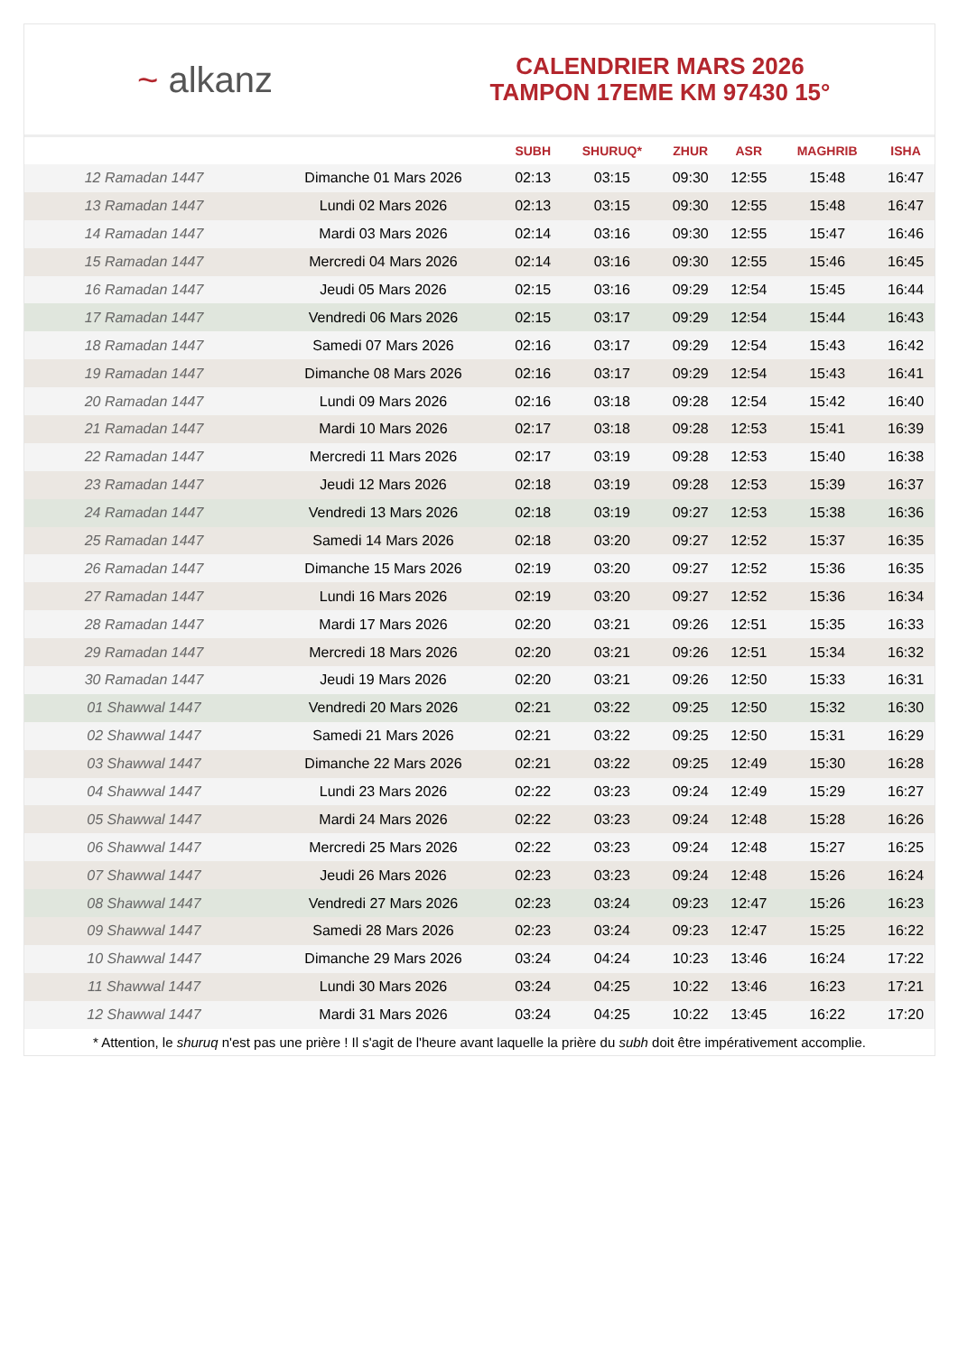~ alkanz
CALENDRIER MARS 2026
TAMPON 17EME KM 97430 15°
| | | SUBH | SHURUQ* | ZHUR | ASR | MAGHRIB | ISHA |
| --- | --- | --- | --- | --- | --- | --- | --- |
| 12 Ramadan 1447 | Dimanche 01 Mars 2026 | 02:13 | 03:15 | 09:30 | 12:55 | 15:48 | 16:47 |
| 13 Ramadan 1447 | Lundi 02 Mars 2026 | 02:13 | 03:15 | 09:30 | 12:55 | 15:48 | 16:47 |
| 14 Ramadan 1447 | Mardi 03 Mars 2026 | 02:14 | 03:16 | 09:30 | 12:55 | 15:47 | 16:46 |
| 15 Ramadan 1447 | Mercredi 04 Mars 2026 | 02:14 | 03:16 | 09:30 | 12:55 | 15:46 | 16:45 |
| 16 Ramadan 1447 | Jeudi 05 Mars 2026 | 02:15 | 03:16 | 09:29 | 12:54 | 15:45 | 16:44 |
| 17 Ramadan 1447 | Vendredi 06 Mars 2026 | 02:15 | 03:17 | 09:29 | 12:54 | 15:44 | 16:43 |
| 18 Ramadan 1447 | Samedi 07 Mars 2026 | 02:16 | 03:17 | 09:29 | 12:54 | 15:43 | 16:42 |
| 19 Ramadan 1447 | Dimanche 08 Mars 2026 | 02:16 | 03:17 | 09:29 | 12:54 | 15:43 | 16:41 |
| 20 Ramadan 1447 | Lundi 09 Mars 2026 | 02:16 | 03:18 | 09:28 | 12:54 | 15:42 | 16:40 |
| 21 Ramadan 1447 | Mardi 10 Mars 2026 | 02:17 | 03:18 | 09:28 | 12:53 | 15:41 | 16:39 |
| 22 Ramadan 1447 | Mercredi 11 Mars 2026 | 02:17 | 03:19 | 09:28 | 12:53 | 15:40 | 16:38 |
| 23 Ramadan 1447 | Jeudi 12 Mars 2026 | 02:18 | 03:19 | 09:28 | 12:53 | 15:39 | 16:37 |
| 24 Ramadan 1447 | Vendredi 13 Mars 2026 | 02:18 | 03:19 | 09:27 | 12:53 | 15:38 | 16:36 |
| 25 Ramadan 1447 | Samedi 14 Mars 2026 | 02:18 | 03:20 | 09:27 | 12:52 | 15:37 | 16:35 |
| 26 Ramadan 1447 | Dimanche 15 Mars 2026 | 02:19 | 03:20 | 09:27 | 12:52 | 15:36 | 16:35 |
| 27 Ramadan 1447 | Lundi 16 Mars 2026 | 02:19 | 03:20 | 09:27 | 12:52 | 15:36 | 16:34 |
| 28 Ramadan 1447 | Mardi 17 Mars 2026 | 02:20 | 03:21 | 09:26 | 12:51 | 15:35 | 16:33 |
| 29 Ramadan 1447 | Mercredi 18 Mars 2026 | 02:20 | 03:21 | 09:26 | 12:51 | 15:34 | 16:32 |
| 30 Ramadan 1447 | Jeudi 19 Mars 2026 | 02:20 | 03:21 | 09:26 | 12:50 | 15:33 | 16:31 |
| 01 Shawwal 1447 | Vendredi 20 Mars 2026 | 02:21 | 03:22 | 09:25 | 12:50 | 15:32 | 16:30 |
| 02 Shawwal 1447 | Samedi 21 Mars 2026 | 02:21 | 03:22 | 09:25 | 12:50 | 15:31 | 16:29 |
| 03 Shawwal 1447 | Dimanche 22 Mars 2026 | 02:21 | 03:22 | 09:25 | 12:49 | 15:30 | 16:28 |
| 04 Shawwal 1447 | Lundi 23 Mars 2026 | 02:22 | 03:23 | 09:24 | 12:49 | 15:29 | 16:27 |
| 05 Shawwal 1447 | Mardi 24 Mars 2026 | 02:22 | 03:23 | 09:24 | 12:48 | 15:28 | 16:26 |
| 06 Shawwal 1447 | Mercredi 25 Mars 2026 | 02:22 | 03:23 | 09:24 | 12:48 | 15:27 | 16:25 |
| 07 Shawwal 1447 | Jeudi 26 Mars 2026 | 02:23 | 03:23 | 09:24 | 12:48 | 15:26 | 16:24 |
| 08 Shawwal 1447 | Vendredi 27 Mars 2026 | 02:23 | 03:24 | 09:23 | 12:47 | 15:26 | 16:23 |
| 09 Shawwal 1447 | Samedi 28 Mars 2026 | 02:23 | 03:24 | 09:23 | 12:47 | 15:25 | 16:22 |
| 10 Shawwal 1447 | Dimanche 29 Mars 2026 | 03:24 | 04:24 | 10:23 | 13:46 | 16:24 | 17:22 |
| 11 Shawwal 1447 | Lundi 30 Mars 2026 | 03:24 | 04:25 | 10:22 | 13:46 | 16:23 | 17:21 |
| 12 Shawwal 1447 | Mardi 31 Mars 2026 | 03:24 | 04:25 | 10:22 | 13:45 | 16:22 | 17:20 |
* Attention, le shuruq n'est pas une prière ! Il s'agit de l'heure avant laquelle la prière du subh doit être impérativement accomplie.